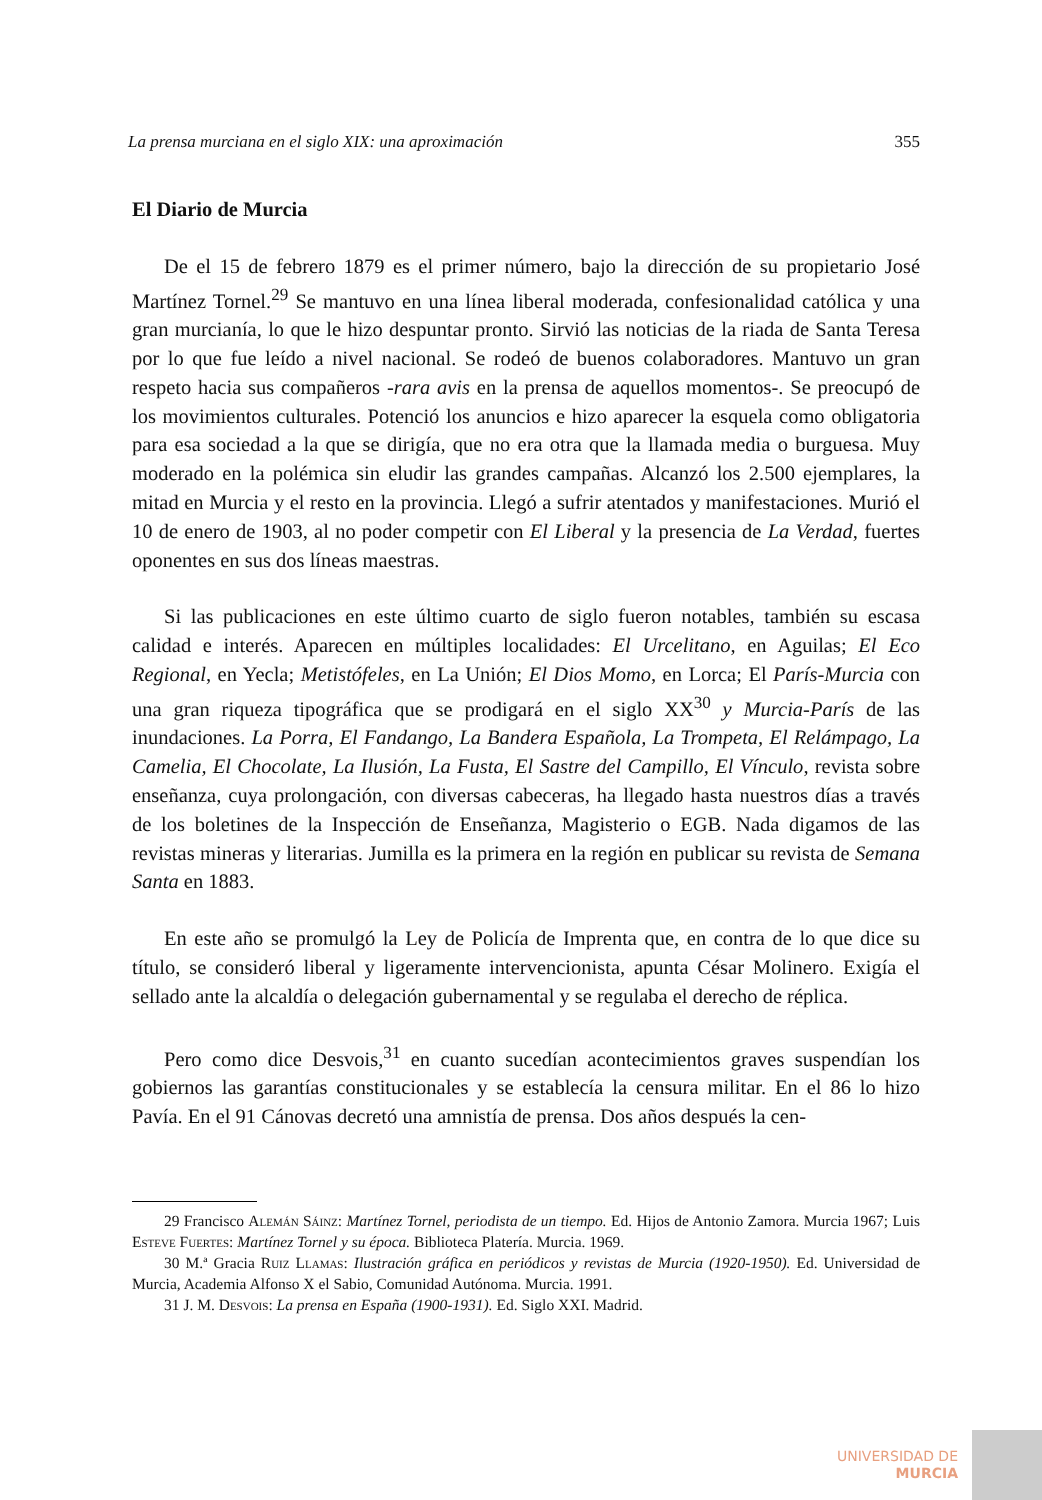La prensa murciana en el siglo XIX: una aproximación 355
El Diario de Murcia
De el 15 de febrero 1879 es el primer número, bajo la dirección de su propietario José Martínez Tornel.<sup>29</sup> Se mantuvo en una línea liberal moderada, confesionalidad católica y una gran murcianía, lo que le hizo despuntar pronto. Sirvió las noticias de la riada de Santa Teresa por lo que fue leído a nivel nacional. Se rodeó de buenos colaboradores. Mantuvo un gran respeto hacia sus compañeros -rara avis en la prensa de aquellos momentos-. Se preocupó de los movimientos culturales. Potenció los anuncios e hizo aparecer la esquela como obligatoria para esa sociedad a la que se dirigía, que no era otra que la llamada media o burguesa. Muy moderado en la polémica sin eludir las grandes campañas. Alcanzó los 2.500 ejemplares, la mitad en Murcia y el resto en la provincia. Llegó a sufrir atentados y manifestaciones. Murió el 10 de enero de 1903, al no poder competir con El Liberal y la presencia de La Verdad, fuertes oponentes en sus dos líneas maestras.
Si las publicaciones en este último cuarto de siglo fueron notables, también su escasa calidad e interés. Aparecen en múltiples localidades: El Urcelitano, en Aguilas; El Eco Regional, en Yecla; Metistófeles, en La Unión; El Dios Momo, en Lorca; El París-Murcia con una gran riqueza tipográfica que se prodigará en el siglo XX<sup>30</sup> y Murcia-París de las inundaciones. La Porra, El Fandango, La Bandera Española, La Trompeta, El Relámpago, La Camelia, El Chocolate, La Ilusión, La Fusta, El Sastre del Campillo, El Vínculo, revista sobre enseñanza, cuya prolongación, con diversas cabeceras, ha llegado hasta nuestros días a través de los boletines de la Inspección de Enseñanza, Magisterio o EGB. Nada digamos de las revistas mineras y literarias. Jumilla es la primera en la región en publicar su revista de Semana Santa en 1883.
En este año se promulgó la Ley de Policía de Imprenta que, en contra de lo que dice su título, se consideró liberal y ligeramente intervencionista, apunta César Molinero. Exigía el sellado ante la alcaldía o delegación gubernamental y se regulaba el derecho de réplica.
Pero como dice Desvois,<sup>31</sup> en cuanto sucedían acontecimientos graves suspendían los gobiernos las garantías constitucionales y se establecía la censura militar. En el 86 lo hizo Pavía. En el 91 Cánovas decretó una amnistía de prensa. Dos años después la cen-
29 Francisco Alemán Sáinz: Martínez Tornel, periodista de un tiempo. Ed. Hijos de Antonio Zamora. Murcia 1967; Luis Esteve Fuertes: Martínez Tornel y su época. Biblioteca Platería. Murcia. 1969.
30 M.ª Gracia Ruiz Llamas: Ilustración gráfica en periódicos y revistas de Murcia (1920-1950). Ed. Universidad de Murcia, Academia Alfonso X el Sabio, Comunidad Autónoma. Murcia. 1991.
31 J. M. Desvois: La prensa en España (1900-1931). Ed. Siglo XXI. Madrid.
UNIVERSIDAD DE
MURCIA